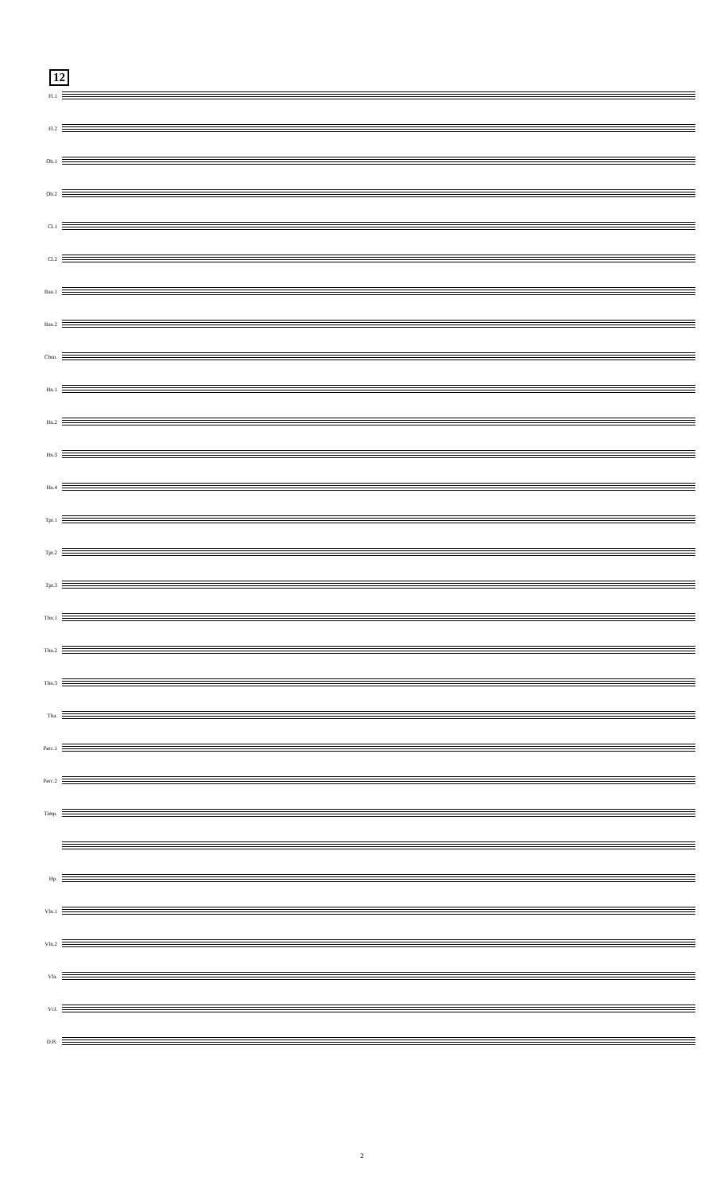12
Fl.1
Fl.2
Ob.1
Ob.2
Cl.1
Cl.2
Bsn.1
Bsn.2
Cbsn.
Hn.1
Hn.2
Hn.3
Hn.4
Tpt.1
Tpt.2
Tpt.3
Tbn.1
Tbn.2
Tbn.3
Tba.
Perc.1
Perc.2
Timp.
Hp.
Vln.1
Vln.2
Vla.
Vcl.
D.B.
2